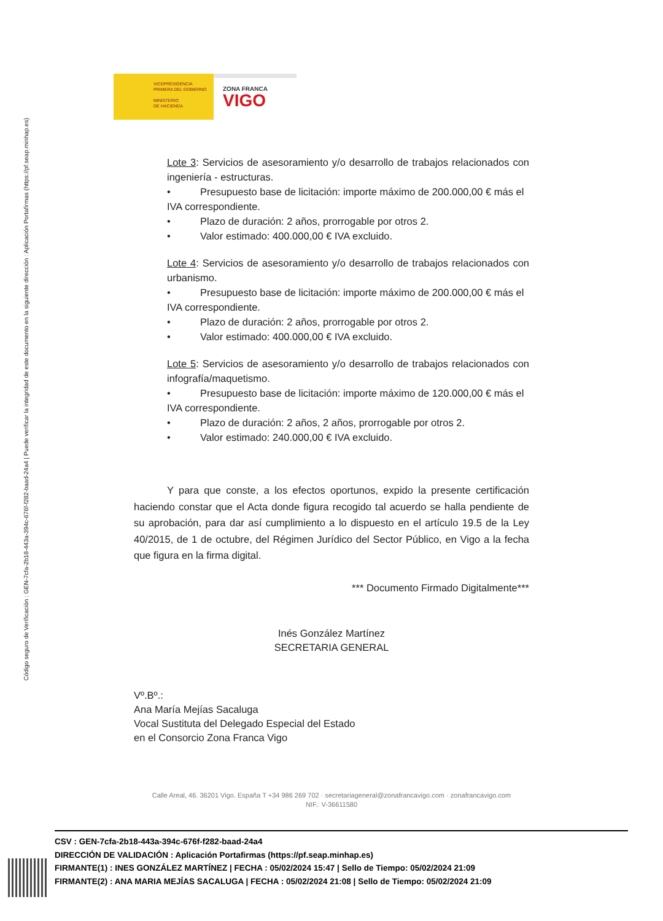Código seguro de Verificación : GEN-7cfa-2b18-443a-394c-676f-f282-baad-24a4 | Puede verificar la integridad de este documento en la siguiente dirección : Aplicación Portafirmas (https://pf.seap.minhap.es)
VICEPRESIDENCIA
PRIMERA DEL GOBIERNO
MINISTERIO
DE HACIENDA
ZONA FRANCA
VIGO
Lote 3: Servicios de asesoramiento y/o desarrollo de trabajos relacionados con ingeniería - estructuras.
• Presupuesto base de licitación: importe máximo de 200.000,00 € más el
IVA correspondiente.
• Plazo de duración: 2 años, prorrogable por otros 2.
• Valor estimado: 400.000,00 € IVA excluido.
Lote 4: Servicios de asesoramiento y/o desarrollo de trabajos relacionados con urbanismo.
• Presupuesto base de licitación: importe máximo de 200.000,00 € más el
IVA correspondiente.
• Plazo de duración: 2 años, prorrogable por otros 2.
• Valor estimado: 400.000,00 € IVA excluido.
Lote 5: Servicios de asesoramiento y/o desarrollo de trabajos relacionados con infografía/maquetismo.
• Presupuesto base de licitación: importe máximo de 120.000,00 € más el
IVA correspondiente.
• Plazo de duración: 2 años, 2 años, prorrogable por otros 2.
• Valor estimado: 240.000,00 € IVA excluido.
Y para que conste, a los efectos oportunos, expido la presente certificación haciendo constar que el Acta donde figura recogido tal acuerdo se halla pendiente de su aprobación, para dar así cumplimiento a lo dispuesto en el artículo 19.5 de la Ley 40/2015, de 1 de octubre, del Régimen Jurídico del Sector Público, en Vigo a la fecha que figura en la firma digital.
*** Documento Firmado Digitalmente***
Inés González Martínez
SECRETARIA GENERAL
Vº.Bº.:
Ana María Mejías Sacaluga
Vocal Sustituta del Delegado Especial del Estado
en el Consorcio Zona Franca Vigo
Calle Areal, 46. 36201 Vigo. España T +34 986 269 702 · secretariageneral@zonafrancavigo.com · zonafrancavigo.com
NIF.: V-36611580
CSV : GEN-7cfa-2b18-443a-394c-676f-f282-baad-24a4
DIRECCIÓN DE VALIDACIÓN : Aplicación Portafirmas (https://pf.seap.minhap.es)
FIRMANTE(1) : INES GONZÁLEZ MARTÍNEZ | FECHA : 05/02/2024 15:47 | Sello de Tiempo: 05/02/2024 21:09
FIRMANTE(2) : ANA MARIA MEJÍAS SACALUGA | FECHA : 05/02/2024 21:08 | Sello de Tiempo: 05/02/2024 21:09